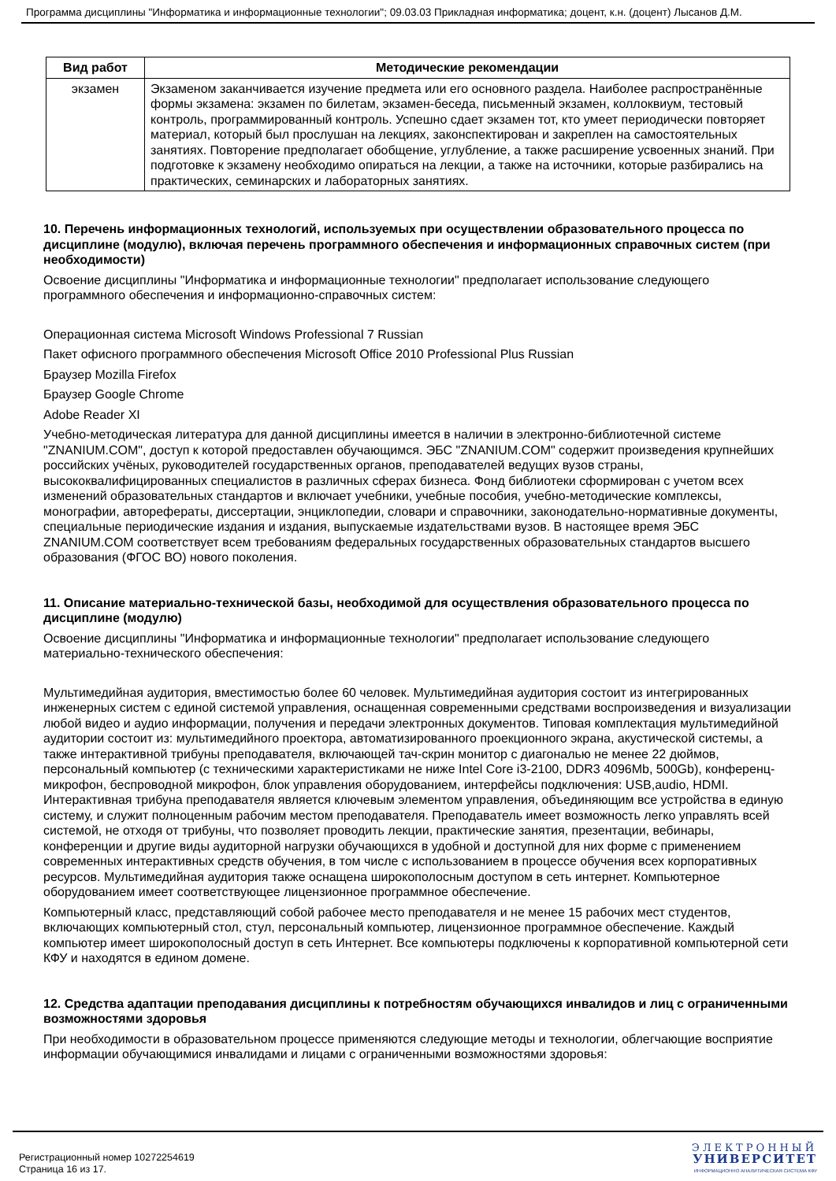Программа дисциплины "Информатика и информационные технологии"; 09.03.03 Прикладная информатика; доцент, к.н. (доцент) Лысанов Д.М.
| Вид работ | Методические рекомендации |
| --- | --- |
| экзамен | Экзаменом заканчивается изучение предмета или его основного раздела. Наиболее распространённые формы экзамена: экзамен по билетам, экзамен-беседа, письменный экзамен, коллоквиум, тестовый контроль, программированный контроль. Успешно сдает экзамен тот, кто умеет периодически повторяет материал, который был прослушан на лекциях, законспектирован и закреплен на самостоятельных занятиях. Повторение предполагает обобщение, углубление, а также расширение усвоенных знаний. При подготовке к экзамену необходимо опираться на лекции, а также на источники, которые разбирались на практических, семинарских и лабораторных занятиях. |
10. Перечень информационных технологий, используемых при осуществлении образовательного процесса по дисциплине (модулю), включая перечень программного обеспечения и информационных справочных систем (при необходимости)
Освоение дисциплины "Информатика и информационные технологии" предполагает использование следующего программного обеспечения и информационно-справочных систем:
Операционная система Microsoft Windows Professional 7 Russian
Пакет офисного программного обеспечения Microsoft Office 2010 Professional Plus Russian
Браузер Mozilla Firefox
Браузер Google Chrome
Adobe Reader XI
Учебно-методическая литература для данной дисциплины имеется в наличии в электронно-библиотечной системе "ZNANIUM.COM", доступ к которой предоставлен обучающимся. ЭБС "ZNANIUM.COM" содержит произведения крупнейших российских учёных, руководителей государственных органов, преподавателей ведущих вузов страны, высококвалифицированных специалистов в различных сферах бизнеса. Фонд библиотеки сформирован с учетом всех изменений образовательных стандартов и включает учебники, учебные пособия, учебно-методические комплексы, монографии, авторефераты, диссертации, энциклопедии, словари и справочники, законодательно-нормативные документы, специальные периодические издания и издания, выпускаемые издательствами вузов. В настоящее время ЭБС ZNANIUM.COM соответствует всем требованиям федеральных государственных образовательных стандартов высшего образования (ФГОС ВО) нового поколения.
11. Описание материально-технической базы, необходимой для осуществления образовательного процесса по дисциплине (модулю)
Освоение дисциплины "Информатика и информационные технологии" предполагает использование следующего материально-технического обеспечения:
Мультимедийная аудитория, вместимостью более 60 человек. Мультимедийная аудитория состоит из интегрированных инженерных систем с единой системой управления, оснащенная современными средствами воспроизведения и визуализации любой видео и аудио информации, получения и передачи электронных документов. Типовая комплектация мультимедийной аудитории состоит из: мультимедийного проектора, автоматизированного проекционного экрана, акустической системы, а также интерактивной трибуны преподавателя, включающей тач-скрин монитор с диагональю не менее 22 дюймов, персональный компьютер (с техническими характеристиками не ниже Intel Core i3-2100, DDR3 4096Mb, 500Gb), конференц-микрофон, беспроводной микрофон, блок управления оборудованием, интерфейсы подключения: USB,audio, HDMI. Интерактивная трибуна преподавателя является ключевым элементом управления, объединяющим все устройства в единую систему, и служит полноценным рабочим местом преподавателя. Преподаватель имеет возможность легко управлять всей системой, не отходя от трибуны, что позволяет проводить лекции, практические занятия, презентации, вебинары, конференции и другие виды аудиторной нагрузки обучающихся в удобной и доступной для них форме с применением современных интерактивных средств обучения, в том числе с использованием в процессе обучения всех корпоративных ресурсов. Мультимедийная аудитория также оснащена широкополосным доступом в сеть интернет. Компьютерное оборудованием имеет соответствующее лицензионное программное обеспечение.
Компьютерный класс, представляющий собой рабочее место преподавателя и не менее 15 рабочих мест студентов, включающих компьютерный стол, стул, персональный компьютер, лицензионное программное обеспечение. Каждый компьютер имеет широкополосный доступ в сеть Интернет. Все компьютеры подключены к корпоративной компьютерной сети КФУ и находятся в едином домене.
12. Средства адаптации преподавания дисциплины к потребностям обучающихся инвалидов и лиц с ограниченными возможностями здоровья
При необходимости в образовательном процессе применяются следующие методы и технологии, облегчающие восприятие информации обучающимися инвалидами и лицами с ограниченными возможностями здоровья:
Регистрационный номер 10272254619
Страница 16 из 17.
ЭЛЕКТРОННЫЙ
УНИВЕРСИТЕТ
ИНФОРМАЦИОННО АНАЛИТИЧЕСКАЯ СИСТЕМА КФУ